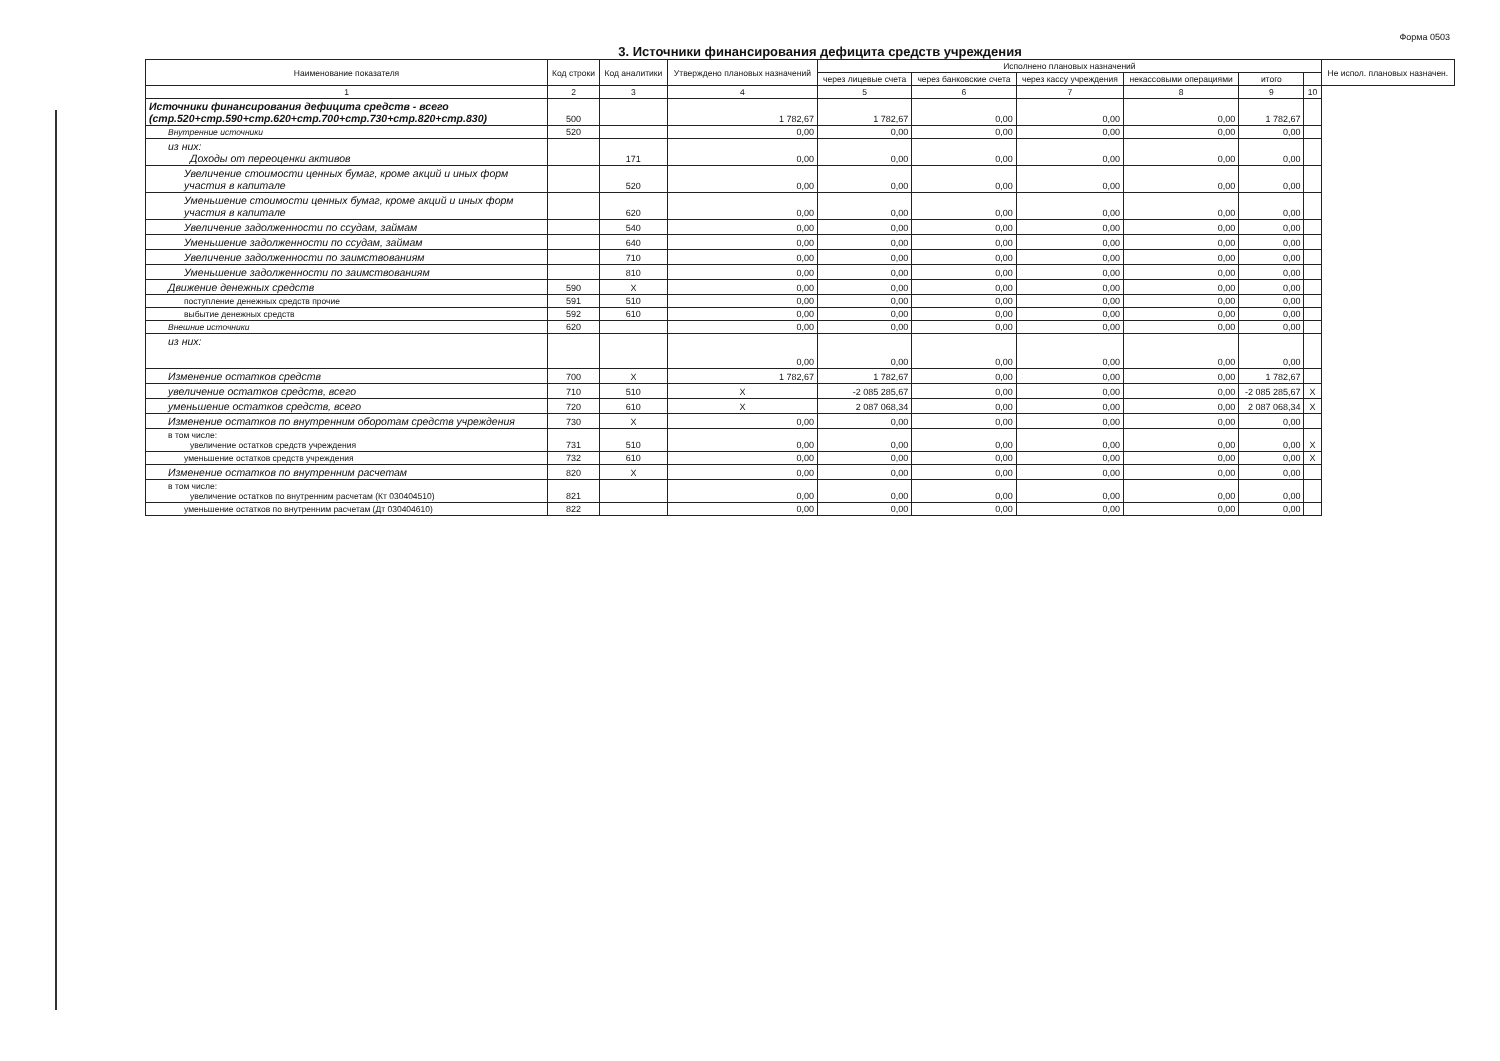Форма 0503
3. Источники финансирования дефицита средств учреждения
| Наименование показателя | Код строки | Код аналитики | Утверждено плановых назначений | Исполнено плановых назначений | | | | | | Не испол. плановых назначен. |
| --- | --- | --- | --- | --- | --- | --- | --- | --- | --- | --- |
| | | | | через лицевые счета | через банковские счета | через кассу учреждения | некассовыми операциями | итого | | |
| 1 | 2 | 3 | 4 | 5 | 6 | 7 | 8 | 9 | 10 | |
| Источники финансирования дефицита средств - всего (стр.520+стр.590+стр.620+стр.700+стр.730+стр.820+стр.830) | 500 | | 1 782,67 | 1 782,67 | 0,00 | 0,00 | 0,00 | 1 782,67 | | |
| Внутренние источники | 520 | | 0,00 | 0,00 | 0,00 | 0,00 | 0,00 | 0,00 | | |
| из них: Доходы от переоценки активов | | 171 | 0,00 | 0,00 | 0,00 | 0,00 | 0,00 | 0,00 | | |
| Увеличение стоимости ценных бумаг, кроме акций и иных форм участия в капитале | | 520 | 0,00 | 0,00 | 0,00 | 0,00 | 0,00 | 0,00 | | |
| Уменьшение стоимости ценных бумаг, кроме акций и иных форм участия в капитале | | 620 | 0,00 | 0,00 | 0,00 | 0,00 | 0,00 | 0,00 | | |
| Увеличение задолженности по ссудам, займам | | 540 | 0,00 | 0,00 | 0,00 | 0,00 | 0,00 | 0,00 | | |
| Уменьшение задолженности по ссудам, займам | | 640 | 0,00 | 0,00 | 0,00 | 0,00 | 0,00 | 0,00 | | |
| Увеличение задолженности по заимствованиям | | 710 | 0,00 | 0,00 | 0,00 | 0,00 | 0,00 | 0,00 | | |
| Уменьшение задолженности по заимствованиям | | 810 | 0,00 | 0,00 | 0,00 | 0,00 | 0,00 | 0,00 | | |
| Движение денежных средств | 590 | X | 0,00 | 0,00 | 0,00 | 0,00 | 0,00 | 0,00 | | |
| поступление денежных средств прочие | 591 | 510 | 0,00 | 0,00 | 0,00 | 0,00 | 0,00 | 0,00 | | |
| выбытие денежных средств | 592 | 610 | 0,00 | 0,00 | 0,00 | 0,00 | 0,00 | 0,00 | | |
| Внешние источники | 620 | | 0,00 | 0,00 | 0,00 | 0,00 | 0,00 | 0,00 | | |
| из них: | | | 0,00 | 0,00 | 0,00 | 0,00 | 0,00 | 0,00 | | |
| Изменение остатков средств | 700 | X | 1 782,67 | 1 782,67 | 0,00 | 0,00 | 0,00 | 1 782,67 | | |
| увеличение остатков средств, всего | 710 | 510 | X | -2 085 285,67 | 0,00 | 0,00 | 0,00 | -2 085 285,67 | X | |
| уменьшение остатков средств, всего | 720 | 610 | X | 2 087 068,34 | 0,00 | 0,00 | 0,00 | 2 087 068,34 | X | |
| Изменение остатков по внутренним оборотам средств учреждения | 730 | X | 0,00 | 0,00 | 0,00 | 0,00 | 0,00 | 0,00 | | |
| в том числе: увеличение остатков средств учреждения | 731 | 510 | 0,00 | 0,00 | 0,00 | 0,00 | 0,00 | 0,00 | X | |
| уменьшение остатков средств учреждения | 732 | 610 | 0,00 | 0,00 | 0,00 | 0,00 | 0,00 | 0,00 | X | |
| Изменение остатков по внутренним расчетам | 820 | X | 0,00 | 0,00 | 0,00 | 0,00 | 0,00 | 0,00 | | |
| в том числе: увеличение остатков по внутренним расчетам (Кт 030404510) | 821 | | 0,00 | 0,00 | 0,00 | 0,00 | 0,00 | 0,00 | | |
| уменьшение остатков по внутренним расчетам (Дт 030404610) | 822 | | 0,00 | 0,00 | 0,00 | 0,00 | 0,00 | 0,00 | | |